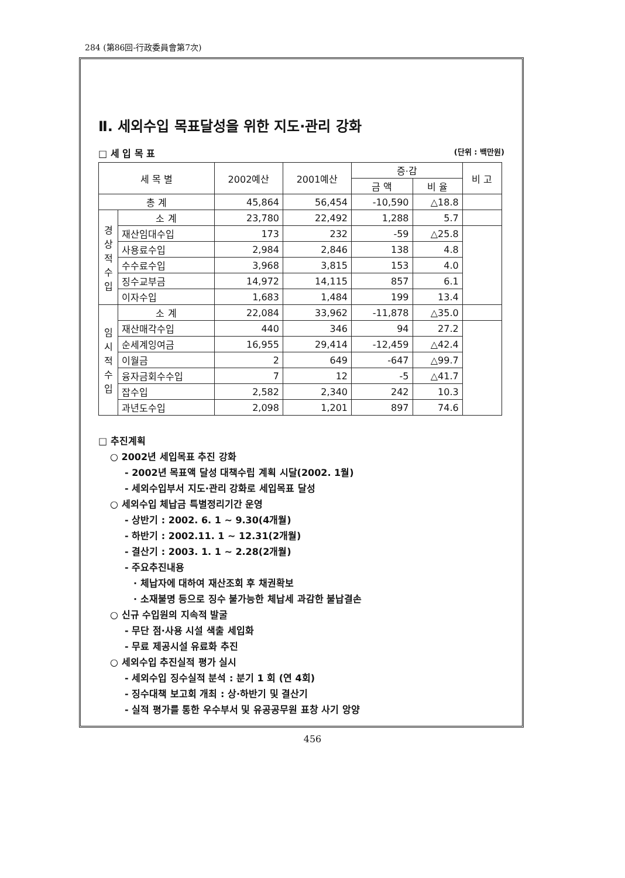284 (第86回-行政委員會第7次)
Ⅱ. 세외수입 목표달성을 위한 지도·관리 강화
□ 세 입 목 표 (단위 : 백만원)
| 세 목 별 | | 2002예산 | 2001예산 | 증·감 | | 비 고 |
| --- | --- | --- | --- | --- | --- | --- |
| | | | | 금 액 | 비 율 | |
| 총 계 | | 45,864 | 56,454 | -10,590 | △18.8 | |
| 경 상 적 수 입 | 소 계 | 23,780 | 22,492 | 1,288 | 5.7 | |
| | 재산임대수입 | 173 | 232 | -59 | △25.8 | |
| | 사용료수입 | 2,984 | 2,846 | 138 | 4.8 | |
| | 수수료수입 | 3,968 | 3,815 | 153 | 4.0 | |
| | 징수교부금 | 14,972 | 14,115 | 857 | 6.1 | |
| | 이자수입 | 1,683 | 1,484 | 199 | 13.4 | |
| 임 시 적 수 입 | 소 계 | 22,084 | 33,962 | -11,878 | △35.0 | |
| | 재산매각수입 | 440 | 346 | 94 | 27.2 | |
| | 순세계잉여금 | 16,955 | 29,414 | -12,459 | △42.4 | |
| | 이월금 | 2 | 649 | -647 | △99.7 | |
| | 융자금회수수입 | 7 | 12 | -5 | △41.7 | |
| | 잡수입 | 2,582 | 2,340 | 242 | 10.3 | |
| | 과년도수입 | 2,098 | 1,201 | 897 | 74.6 | |
□ 추진계획
○ 2002년 세입목표 추진 강화
- 2002년 목표액 달성 대책수립 계획 시달(2002. 1월)
- 세외수입부서 지도·관리 강화로 세입목표 달성
○ 세외수입 체납금 특별정리기간 운영
- 상반기 : 2002. 6. 1 ~ 9.30(4개월)
- 하반기 : 2002.11. 1 ~ 12.31(2개월)
- 결산기 : 2003. 1. 1 ~ 2.28(2개월)
- 주요추진내용
· 체납자에 대하여 재산조회 후 채권확보
· 소재불명 등으로 징수 불가능한 체납세 과감한 불납결손
○ 신규 수입원의 지속적 발굴
- 무단 점·사용 시설 색출 세입화
- 무료 제공시설 유료화 추진
○ 세외수입 추진실적 평가 실시
- 세외수입 징수실적 분석 : 분기 1 회 (연 4회)
- 징수대책 보고회 개최 : 상·하반기 및 결산기
- 실적 평가를 통한 우수부서 및 유공공무원 표창 사기 앙양
456